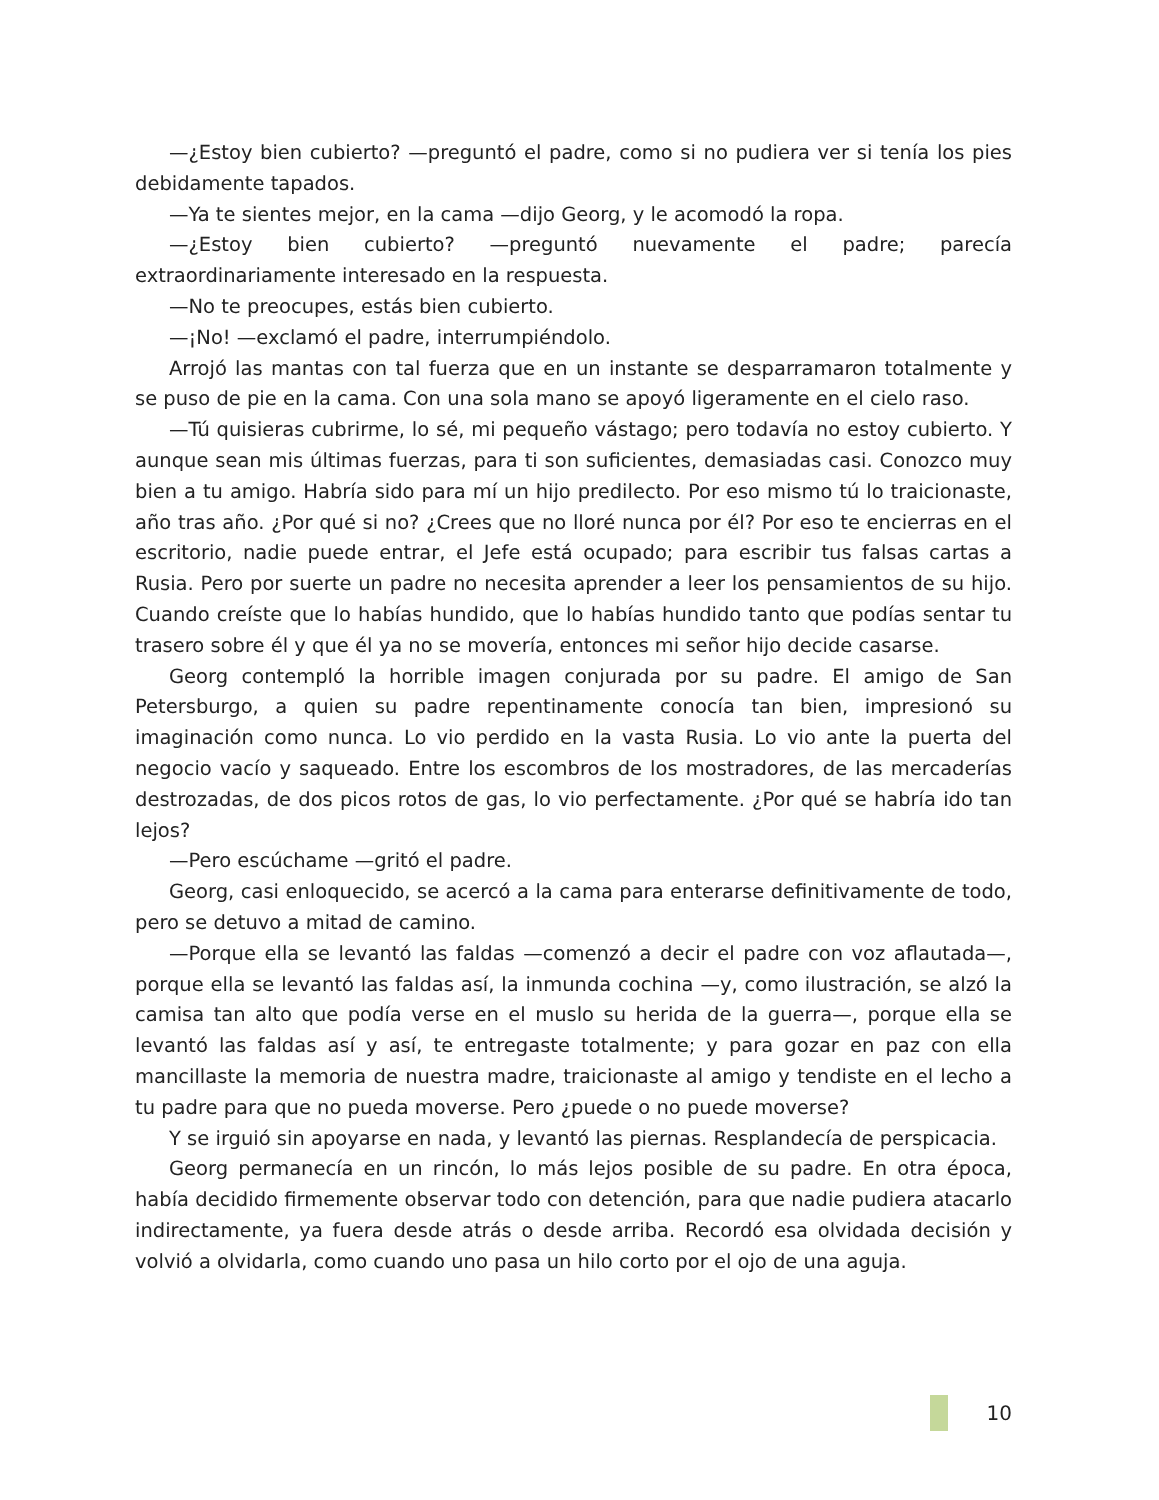—¿Estoy bien cubierto? —preguntó el padre, como si no pudiera ver si tenía los pies debidamente tapados.
—Ya te sientes mejor, en la cama —dijo Georg, y le acomodó la ropa.
—¿Estoy bien cubierto? —preguntó nuevamente el padre; parecía extraordinariamente interesado en la respuesta.
—No te preocupes, estás bien cubierto.
—¡No! —exclamó el padre, interrumpiéndolo.
Arrojó las mantas con tal fuerza que en un instante se desparramaron totalmente y se puso de pie en la cama. Con una sola mano se apoyó ligeramente en el cielo raso.
—Tú quisieras cubrirme, lo sé, mi pequeño vástago; pero todavía no estoy cubierto. Y aunque sean mis últimas fuerzas, para ti son suficientes, demasiadas casi. Conozco muy bien a tu amigo. Habría sido para mí un hijo predilecto. Por eso mismo tú lo traicionaste, año tras año. ¿Por qué si no? ¿Crees que no lloré nunca por él? Por eso te encierras en el escritorio, nadie puede entrar, el Jefe está ocupado; para escribir tus falsas cartas a Rusia. Pero por suerte un padre no necesita aprender a leer los pensamientos de su hijo. Cuando creíste que lo habías hundido, que lo habías hundido tanto que podías sentar tu trasero sobre él y que él ya no se movería, entonces mi señor hijo decide casarse.
Georg contempló la horrible imagen conjurada por su padre. El amigo de San Petersburgo, a quien su padre repentinamente conocía tan bien, impresionó su imaginación como nunca. Lo vio perdido en la vasta Rusia. Lo vio ante la puerta del negocio vacío y saqueado. Entre los escombros de los mostradores, de las mercaderías destrozadas, de dos picos rotos de gas, lo vio perfectamente. ¿Por qué se habría ido tan lejos?
—Pero escúchame —gritó el padre.
Georg, casi enloquecido, se acercó a la cama para enterarse definitivamente de todo, pero se detuvo a mitad de camino.
—Porque ella se levantó las faldas —comenzó a decir el padre con voz aflautada—, porque ella se levantó las faldas así, la inmunda cochina —y, como ilustración, se alzó la camisa tan alto que podía verse en el muslo su herida de la guerra—, porque ella se levantó las faldas así y así, te entregaste totalmente; y para gozar en paz con ella mancillaste la memoria de nuestra madre, traicionaste al amigo y tendiste en el lecho a tu padre para que no pueda moverse. Pero ¿puede o no puede moverse?
Y se irguió sin apoyarse en nada, y levantó las piernas. Resplandecía de perspicacia.
Georg permanecía en un rincón, lo más lejos posible de su padre. En otra época, había decidido firmemente observar todo con detención, para que nadie pudiera atacarlo indirectamente, ya fuera desde atrás o desde arriba. Recordó esa olvidada decisión y volvió a olvidarla, como cuando uno pasa un hilo corto por el ojo de una aguja.
10